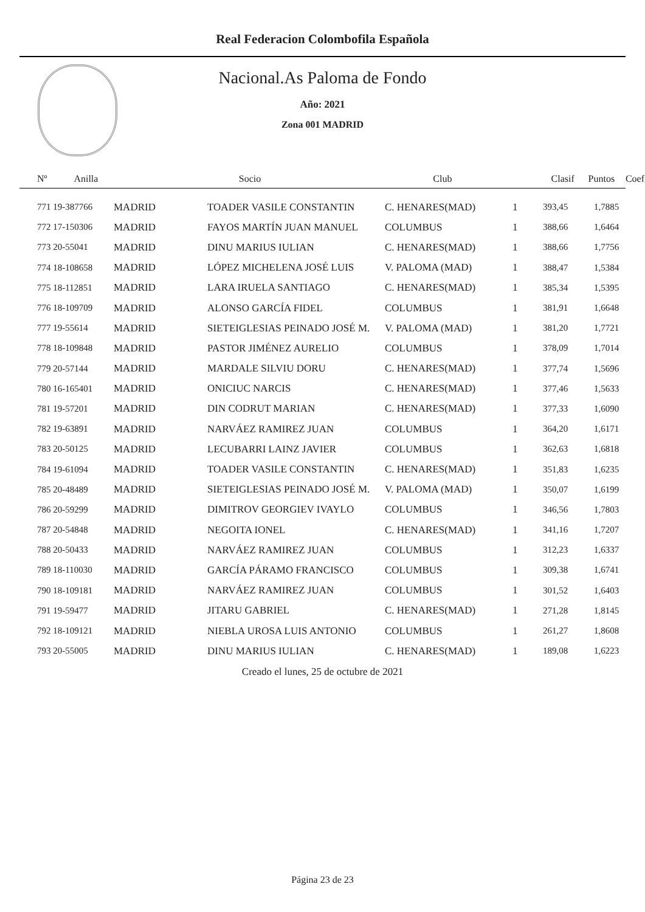Real Federacion Colombofila Española
Nacional.As Paloma de Fondo
Año: 2021
Zona 001 MADRID
| Nº | Anilla | Socio | Club | Clasif | Puntos | Coef |
| --- | --- | --- | --- | --- | --- | --- |
| 771 19-387766 | MADRID | TOADER VASILE CONSTANTIN | C. HENARES(MAD) | 1 | 393,45 | 1,7885 |
| 772 17-150306 | MADRID | FAYOS MARTÍN JUAN MANUEL | COLUMBUS | 1 | 388,66 | 1,6464 |
| 773 20-55041 | MADRID | DINU MARIUS IULIAN | C. HENARES(MAD) | 1 | 388,66 | 1,7756 |
| 774 18-108658 | MADRID | LÓPEZ MICHELENA JOSÉ LUIS | V. PALOMA (MAD) | 1 | 388,47 | 1,5384 |
| 775 18-112851 | MADRID | LARA IRUELA SANTIAGO | C. HENARES(MAD) | 1 | 385,34 | 1,5395 |
| 776 18-109709 | MADRID | ALONSO GARCÍA FIDEL | COLUMBUS | 1 | 381,91 | 1,6648 |
| 777 19-55614 | MADRID | SIETEIGLESIAS PEINADO JOSÉ M. | V. PALOMA (MAD) | 1 | 381,20 | 1,7721 |
| 778 18-109848 | MADRID | PASTOR JIMÉNEZ AURELIO | COLUMBUS | 1 | 378,09 | 1,7014 |
| 779 20-57144 | MADRID | MARDALE SILVIU DORU | C. HENARES(MAD) | 1 | 377,74 | 1,5696 |
| 780 16-165401 | MADRID | ONICIUC NARCIS | C. HENARES(MAD) | 1 | 377,46 | 1,5633 |
| 781 19-57201 | MADRID | DIN CODRUT MARIAN | C. HENARES(MAD) | 1 | 377,33 | 1,6090 |
| 782 19-63891 | MADRID | NARVÁEZ RAMIREZ JUAN | COLUMBUS | 1 | 364,20 | 1,6171 |
| 783 20-50125 | MADRID | LECUBARRI LAINZ JAVIER | COLUMBUS | 1 | 362,63 | 1,6818 |
| 784 19-61094 | MADRID | TOADER VASILE CONSTANTIN | C. HENARES(MAD) | 1 | 351,83 | 1,6235 |
| 785 20-48489 | MADRID | SIETEIGLESIAS PEINADO JOSÉ M. | V. PALOMA (MAD) | 1 | 350,07 | 1,6199 |
| 786 20-59299 | MADRID | DIMITROV GEORGIEV IVAYLO | COLUMBUS | 1 | 346,56 | 1,7803 |
| 787 20-54848 | MADRID | NEGOITA IONEL | C. HENARES(MAD) | 1 | 341,16 | 1,7207 |
| 788 20-50433 | MADRID | NARVÁEZ RAMIREZ JUAN | COLUMBUS | 1 | 312,23 | 1,6337 |
| 789 18-110030 | MADRID | GARCÍA PÁRAMO FRANCISCO | COLUMBUS | 1 | 309,38 | 1,6741 |
| 790 18-109181 | MADRID | NARVÁEZ RAMIREZ JUAN | COLUMBUS | 1 | 301,52 | 1,6403 |
| 791 19-59477 | MADRID | JITARU GABRIEL | C. HENARES(MAD) | 1 | 271,28 | 1,8145 |
| 792 18-109121 | MADRID | NIEBLA UROSA LUIS ANTONIO | COLUMBUS | 1 | 261,27 | 1,8608 |
| 793 20-55005 | MADRID | DINU MARIUS IULIAN | C. HENARES(MAD) | 1 | 189,08 | 1,6223 |
Creado el lunes, 25 de octubre de 2021
Página 23 de 23